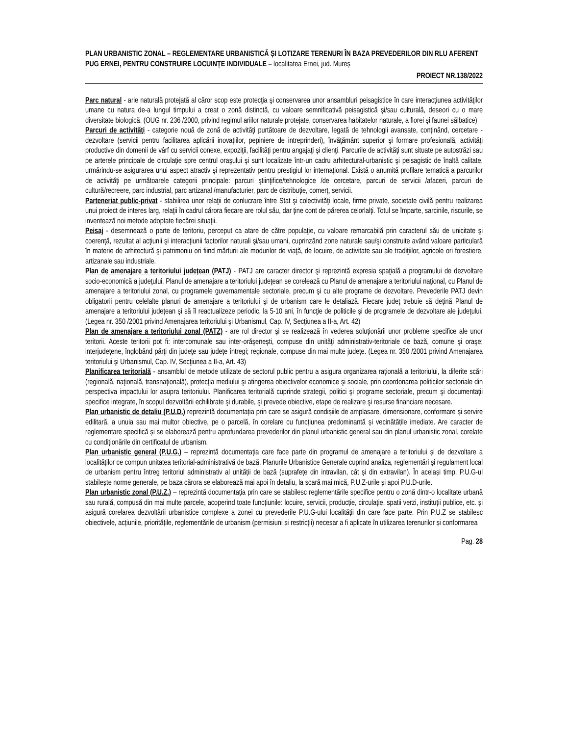PLAN URBANISTIC ZONAL – REGLEMENTARE URBANISTICĂ ȘI LOTIZARE TERENURI ÎN BAZA PREVEDERILOR DIN RLU AFERENT PUG ERNEI, PENTRU CONSTRUIRE LOCUINȚE INDIVIDUALE – localitatea Ernei, jud. Mureș
PROIECT NR.138/2022
Parc natural - arie naturală protejată al căror scop este protecţia şi conservarea unor ansambluri peisagistice în care interacţiunea activităţilor umane cu natura de-a lungul timpului a creat o zonă distinctă, cu valoare semnificativă peisagistică şi/sau culturală, deseori cu o mare diversitate biologică. (OUG nr. 236 /2000, privind regimul ariilor naturale protejate, conservarea habitatelor naturale, a florei şi faunei sălbatice)
Parcuri de activităţi - categorie nouă de zonă de activităţi purtătoare de dezvoltare, legată de tehnologii avansate, conţinând, cercetare - dezvoltare (servicii pentru facilitarea aplicării inovaţiilor, pepiniere de intreprinderi), învăţământ superior şi formare profesională, activităţi productive din domenii de vârf cu servicii conexe, expoziţii, facilităţi pentru angajaţi şi clienţi. Parcurile de activităţi sunt situate pe autostrăzi sau pe arterele principale de circulaţie spre centrul oraşului şi sunt localizate într-un cadru arhitectural-urbanistic şi peisagistic de înaltă calitate, urmărindu-se asigurarea unui aspect atractiv şi reprezentativ pentru prestigiul lor internaţional. Există o anumită profilare tematică a parcurilor de activităţi pe următoarele categorii principale: parcuri ştiinţifice/tehnologice /de cercetare, parcuri de servicii /afaceri, parcuri de cultură/recreere, parc industrial, parc artizanal /manufacturier, parc de distribuţie, comerţ, servicii.
Parteneriat public-privat - stabilirea unor relaţii de conlucrare între Stat şi colectivităţi locale, firme private, societate civilă pentru realizarea unui proiect de interes larg, relaţii în cadrul cărora fiecare are rolul său, dar ţine cont de părerea celorlalţi. Totul se împarte, sarcinile, riscurile, se inventează noi metode adoptate fiecărei situaţii.
Peisaj - desemnează o parte de teritoriu, perceput ca atare de către populaţie, cu valoare remarcabilă prin caracterul său de unicitate şi coerenţă, rezultat al acţiunii şi interacţiunii factorilor naturali şi/sau umani, cuprinzând zone naturale sau/şi construite având valoare particulară în materie de arhitectură şi patrimoniu ori fiind mărturii ale modurilor de viaţă, de locuire, de activitate sau ale tradiţiilor, agricole ori forestiere, artizanale sau industriale.
Plan de amenajare a teritoriului județean (PATJ) - PATJ are caracter director şi reprezintă expresia spaţială a programului de dezvoltare socio-economică a judeţului. Planul de amenajare a teritoriului judeţean se corelează cu Planul de amenajare a teritoriului naţional, cu Planul de amenajare a teritoriului zonal, cu programele guvernamentale sectoriale, precum şi cu alte programe de dezvoltare. Prevederile PATJ devin obligatorii pentru celelalte planuri de amenajare a teritoriului şi de urbanism care le detaliază. Fiecare judeţ trebuie să deţină Planul de amenajare a teritoriului judeţean şi să îl reactualizeze periodic, la 5-10 ani, în funcţie de politicile şi de programele de dezvoltare ale judeţului. (Legea nr. 350 /2001 privind Amenajarea teritoriului şi Urbanismul, Cap. IV, Secţiunea a II-a, Art. 42)
Plan de amenajare a teritoriului zonal (PATZ) - are rol director şi se realizează în vederea soluţionării unor probleme specifice ale unor teritorii. Aceste teritorii pot fi: intercomunale sau inter-orăşeneşti, compuse din unităţi administrativ-teritoriale de bază, comune şi oraşe; interjudeţene, înglobând părţi din judeţe sau judeţe întregi; regionale, compuse din mai multe judeţe. (Legea nr. 350 /2001 privind Amenajarea teritoriului şi Urbanismul, Cap. IV, Secţiunea a II-a, Art. 43)
Planificarea teritorială - ansamblul de metode utilizate de sectorul public pentru a asigura organizarea raţională a teritoriului, la diferite scări (regională, naţională, transnaţională), protecţia mediului şi atingerea obiectivelor economice şi sociale, prin coordonarea politicilor sectoriale din perspectiva impactului lor asupra teritoriului. Planificarea teritorială cuprinde strategii, politici şi programe sectoriale, precum şi documentaţii specifice integrate, în scopul dezvoltării echilibrate şi durabile, şi prevede obiective, etape de realizare şi resurse financiare necesare.
Plan urbanistic de detaliu (P.U.D.) reprezintă documentația prin care se asigură condișiile de amplasare, dimensionare, conformare și servire edilitară, a unuia sau mai multor obiective, pe o parcelă, în corelare cu funcțiunea predominantă și vecinătățile imediate. Are caracter de reglementare specifică și se elaborează pentru aprofundarea prevederilor din planul urbanistic general sau din planul urbanistic zonal, corelate cu condiționările din certificatul de urbanism.
Plan urbanistic general (P.U.G.) – reprezintă documentația care face parte din programul de amenajare a teritoriului și de dezvoltare a localităților ce compun unitatea teritorial-administrativă de bază. Planurile Urbanistice Generale cuprind analiza, reglementări și regulament local de urbanism pentru întreg teritoriul administrativ al unității de bază (suprafețe din intravilan, cât și din extravilan). În același timp, P.U.G-ul stabilește norme generale, pe baza cărora se elaborează mai apoi în detaliu, la scară mai mică, P.U.Z-urile și apoi P.U.D-urile.
Plan urbanistic zonal (P.U.Z.) – reprezintă documentația prin care se stabilesc reglementările specifice pentru o zonă dintr-o localitate urbană sau rurală, compusă din mai multe parcele, acoperind toate funcțiunile: locuire, servicii, producție, circulație, spatii verzi, instituții publice, etc. și asigură corelarea dezvoltării urbanistice complexe a zonei cu prevederile P.U.G-ului localității din care face parte. Prin P.U.Z se stabilesc obiectivele, acțiunile, prioritățile, reglementările de urbanism (permisiuni și restricții) necesar a fi aplicate în utilizarea terenurilor și conformarea
Pag. 28